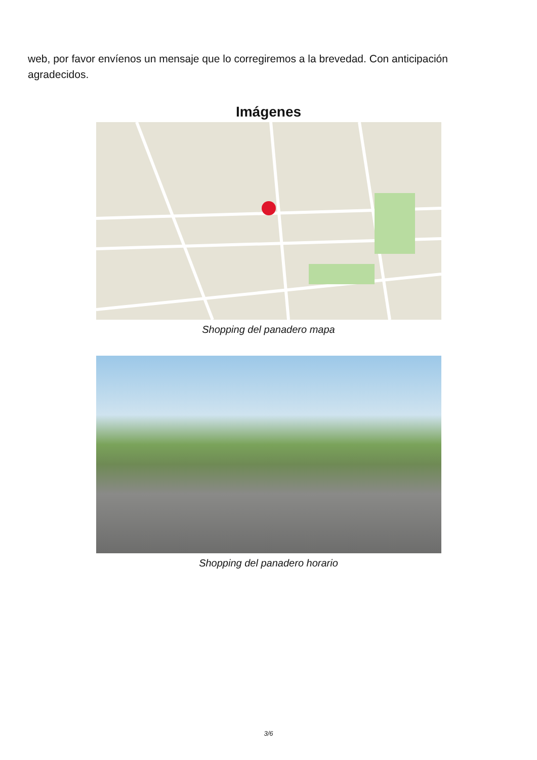web, por favor envíenos un mensaje que lo corregiremos a la brevedad. Con anticipación agradecidos.
Imágenes
Shopping del panadero mapa
Shopping del panadero horario
3/6